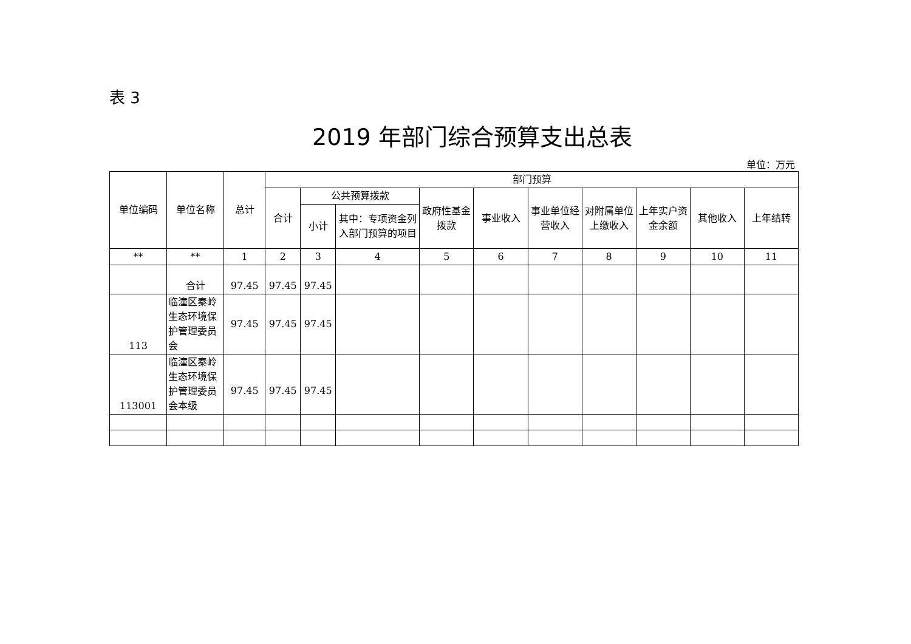表 3
2019 年部门综合预算支出总表
单位：万元
| 单位编码 | 单位名称 | 总计 | 部门预算 | | | | | | | | | |
| --- | --- | --- | --- | --- | --- | --- | --- | --- | --- | --- | --- | --- |
| | | | 合计 | 公共预算拨款 | | 政府性基金拨款 | 事业收入 | 事业单位经营收入 | 对附属单位上缴收入 | 上年实户资金余额 | 其他收入 | 上年结转 |
| | | | | 小计 | 其中：专项资金列入部门预算的项目 | | | | | | | |
| ** | ** | 1 | 2 | 3 | 4 | 5 | 6 | 7 | 8 | 9 | 10 | 11 |
| | 合计 | 97.45 | 97.45 | 97.45 | | | | | | | | |
| 113 | 临潼区秦岭生态环境保护管理委员会 | 97.45 | 97.45 | 97.45 | | | | | | | | |
| 113001 | 临潼区秦岭生态环境保护管理委员会本级 | 97.45 | 97.45 | 97.45 | | | | | | | | |